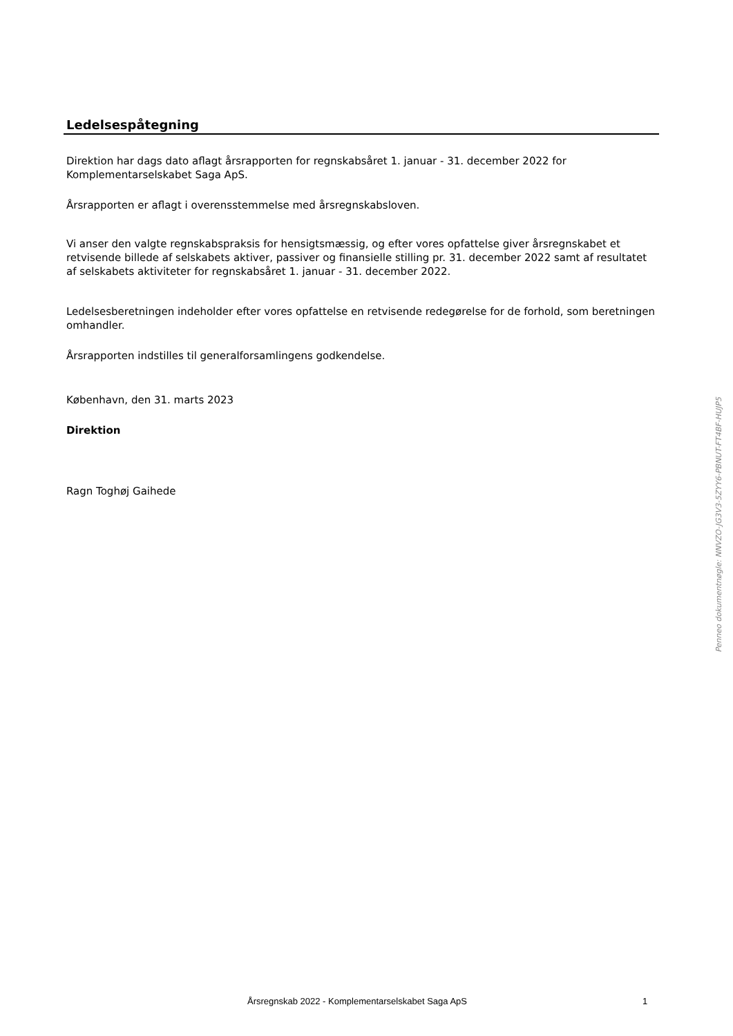Ledelsespåtegning
Direktion har dags dato aflagt årsrapporten for regnskabsåret 1. januar - 31. december 2022 for Komplementarselskabet Saga ApS.
Årsrapporten er aflagt i overensstemmelse med årsregnskabsloven.
Vi anser den valgte regnskabspraksis for hensigtsmæssig, og efter vores opfattelse giver årsregnskabet et retvisende billede af selskabets aktiver, passiver og finansielle stilling pr. 31. december 2022 samt af resultatet af selskabets aktiviteter for regnskabsåret 1. januar - 31. december 2022.
Ledelsesberetningen indeholder efter vores opfattelse en retvisende redegørelse for de forhold, som beretningen omhandler.
Årsrapporten indstilles til generalforsamlingens godkendelse.
København, den 31. marts 2023
Direktion
Ragn Toghøj Gaihede
Penneo dokumentnøgle: NNVZO-JG3V3-5ZYY6-PBNUT-FT4BF-HUJP5
Årsregnskab 2022 - Komplementarselskabet Saga ApS 1